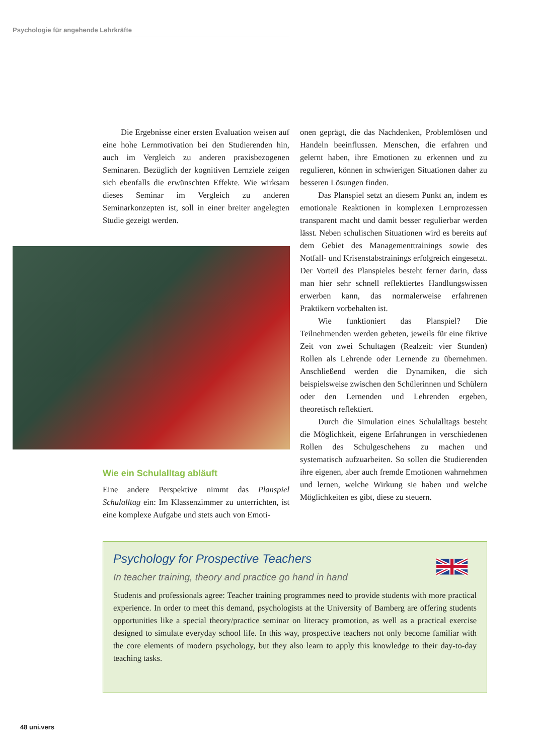Psychologie für angehende Lehrkräfte
Die Ergebnisse einer ersten Evaluation weisen auf eine hohe Lernmotivation bei den Studierenden hin, auch im Vergleich zu anderen praxisbezogenen Seminaren. Bezüglich der kognitiven Lernziele zeigen sich ebenfalls die erwünschten Effekte. Wie wirksam dieses Seminar im Vergleich zu anderen Seminarkonzepten ist, soll in einer breiter angelegten Studie gezeigt werden.
Wie ein Schulalltag abläuft
Eine andere Perspektive nimmt das Planspiel Schulalltag ein: Im Klassenzimmer zu unterrichten, ist eine komplexe Aufgabe und stets auch von Emoti-
onen geprägt, die das Nachdenken, Problemlösen und Handeln beeinflussen. Menschen, die erfahren und gelernt haben, ihre Emotionen zu erkennen und zu regulieren, können in schwierigen Situationen daher zu besseren Lösungen finden.
Das Planspiel setzt an diesem Punkt an, indem es emotionale Reaktionen in komplexen Lernprozessen transparent macht und damit besser regulierbar werden lässt. Neben schulischen Situationen wird es bereits auf dem Gebiet des Managementtrainings sowie des Notfall- und Krisenstabstrainings erfolgreich eingesetzt. Der Vorteil des Planspieles besteht ferner darin, dass man hier sehr schnell reflektiertes Handlungswissen erwerben kann, das normalerweise erfahrenen Praktikern vorbehalten ist.
Wie funktioniert das Planspiel? Die Teilnehmenden werden gebeten, jeweils für eine fiktive Zeit von zwei Schultagen (Realzeit: vier Stunden) Rollen als Lehrende oder Lernende zu übernehmen. Anschließend werden die Dynamiken, die sich beispielsweise zwischen den Schülerinnen und Schülern oder den Lernenden und Lehrenden ergeben, theoretisch reflektiert.
Durch die Simulation eines Schulalltags besteht die Möglichkeit, eigene Erfahrungen in verschiedenen Rollen des Schulgeschehens zu machen und systematisch aufzuarbeiten. So sollen die Studierenden ihre eigenen, aber auch fremde Emotionen wahrnehmen und lernen, welche Wirkung sie haben und welche Möglichkeiten es gibt, diese zu steuern.
Psychology for Prospective Teachers
In teacher training, theory and practice go hand in hand
Students and professionals agree: Teacher training programmes need to provide students with more practical experience. In order to meet this demand, psychologists at the University of Bamberg are offering students opportunities like a special theory/practice seminar on literacy promotion, as well as a practical exercise designed to simulate everyday school life. In this way, prospective teachers not only become familiar with the core elements of modern psychology, but they also learn to apply this knowledge to their day-to-day teaching tasks.
48 uni.vers